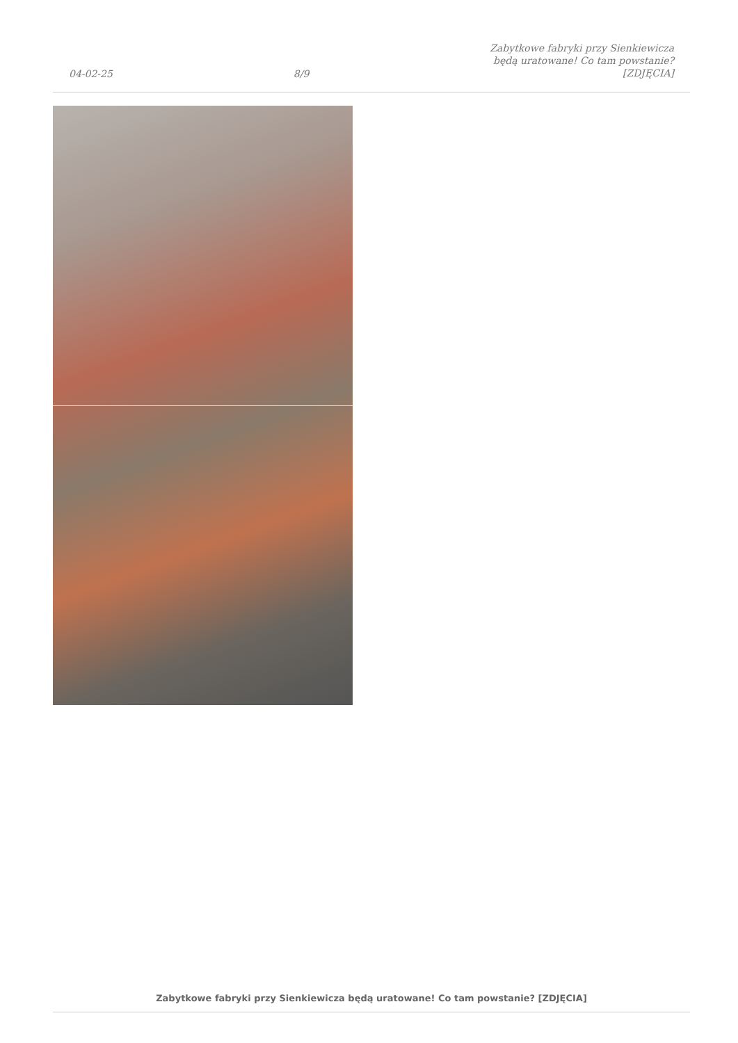04-02-25 8/9 Zabytkowe fabryki przy Sienkiewicza
będą uratowane! Co tam powstanie?
[ZDJĘCIA]
Zabytkowe fabryki przy Sienkiewicza będą uratowane! Co tam powstanie? [ZDJĘCIA]